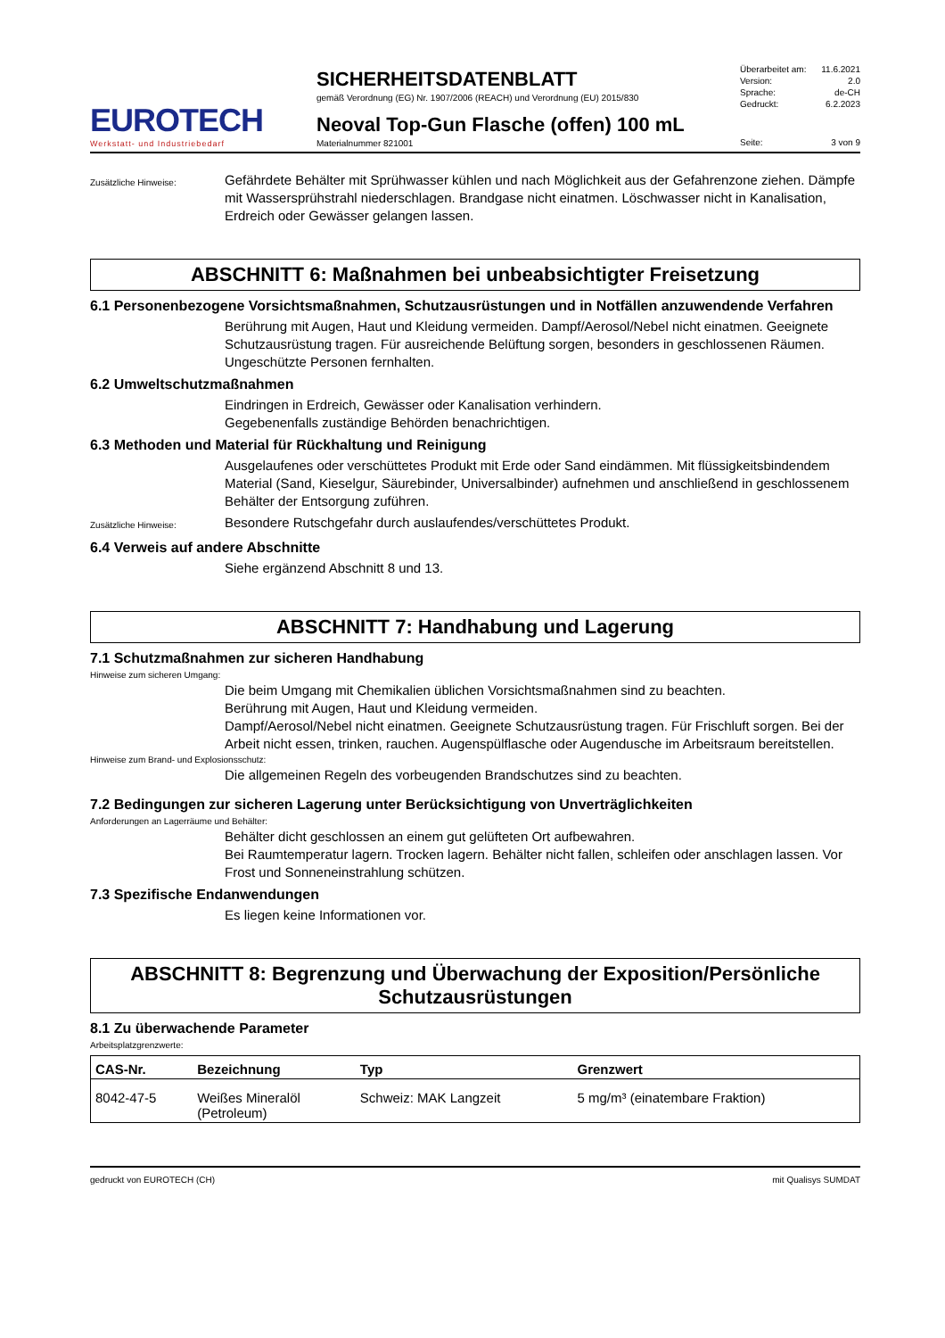EUROTECH
Werkstatt- und Industriebedarf
SICHERHEITSDATENBLATT
gemäß Verordnung (EG) Nr. 1907/2006 (REACH) und Verordnung (EU) 2015/830
Neoval Top-Gun Flasche (offen) 100 mL
Materialnummer 821001
Überarbeitet am: 11.6.2021
Version: 2.0
Sprache: de-CH
Gedruckt: 6.2.2023
Seite: 3 von 9
Zusätzliche Hinweise:
Gefährdete Behälter mit Sprühwasser kühlen und nach Möglichkeit aus der Gefahrenzone ziehen. Dämpfe mit Wassersprühstrahl niederschlagen. Brandgase nicht einatmen. Löschwasser nicht in Kanalisation, Erdreich oder Gewässer gelangen lassen.
ABSCHNITT 6: Maßnahmen bei unbeabsichtigter Freisetzung
6.1 Personenbezogene Vorsichtsmaßnahmen, Schutzausrüstungen und in Notfällen anzuwendende Verfahren
Berührung mit Augen, Haut und Kleidung vermeiden. Dampf/Aerosol/Nebel nicht einatmen. Geeignete Schutzausrüstung tragen. Für ausreichende Belüftung sorgen, besonders in geschlossenen Räumen. Ungeschützte Personen fernhalten.
6.2 Umweltschutzmaßnahmen
Eindringen in Erdreich, Gewässer oder Kanalisation verhindern.
Gegebenenfalls zuständige Behörden benachrichtigen.
6.3 Methoden und Material für Rückhaltung und Reinigung
Ausgelaufenes oder verschüttetes Produkt mit Erde oder Sand eindämmen. Mit flüssigkeitsbindendem Material (Sand, Kieselgur, Säurebinder, Universalbinder) aufnehmen und anschließend in geschlossenem Behälter der Entsorgung zuführen.
Zusätzliche Hinweise:
Besondere Rutschgefahr durch auslaufendes/verschüttetes Produkt.
6.4 Verweis auf andere Abschnitte
Siehe ergänzend Abschnitt 8 und 13.
ABSCHNITT 7: Handhabung und Lagerung
7.1 Schutzmaßnahmen zur sicheren Handhabung
Hinweise zum sicheren Umgang:
Die beim Umgang mit Chemikalien üblichen Vorsichtsmaßnahmen sind zu beachten.
Berührung mit Augen, Haut und Kleidung vermeiden.
Dampf/Aerosol/Nebel nicht einatmen. Geeignete Schutzausrüstung tragen. Für Frischluft sorgen. Bei der Arbeit nicht essen, trinken, rauchen. Augenspülflasche oder Augendusche im Arbeitsraum bereitstellen.
Hinweise zum Brand- und Explosionsschutz:
Die allgemeinen Regeln des vorbeugenden Brandschutzes sind zu beachten.
7.2 Bedingungen zur sicheren Lagerung unter Berücksichtigung von Unverträglichkeiten
Anforderungen an Lagerräume und Behälter:
Behälter dicht geschlossen an einem gut gelüfteten Ort aufbewahren.
Bei Raumtemperatur lagern. Trocken lagern. Behälter nicht fallen, schleifen oder anschlagen lassen. Vor Frost und Sonneneinstrahlung schützen.
7.3 Spezifische Endanwendungen
Es liegen keine Informationen vor.
ABSCHNITT 8: Begrenzung und Überwachung der Exposition/Persönliche Schutzausrüstungen
8.1 Zu überwachende Parameter
Arbeitsplatzgrenzwerte:
| CAS-Nr. | Bezeichnung | Typ | Grenzwert |
| --- | --- | --- | --- |
| 8042-47-5 | Weißes Mineralöl (Petroleum) | Schweiz: MAK Langzeit | 5 mg/m³ (einatembare Fraktion) |
gedruckt von EUROTECH (CH) mit Qualisys SUMDAT